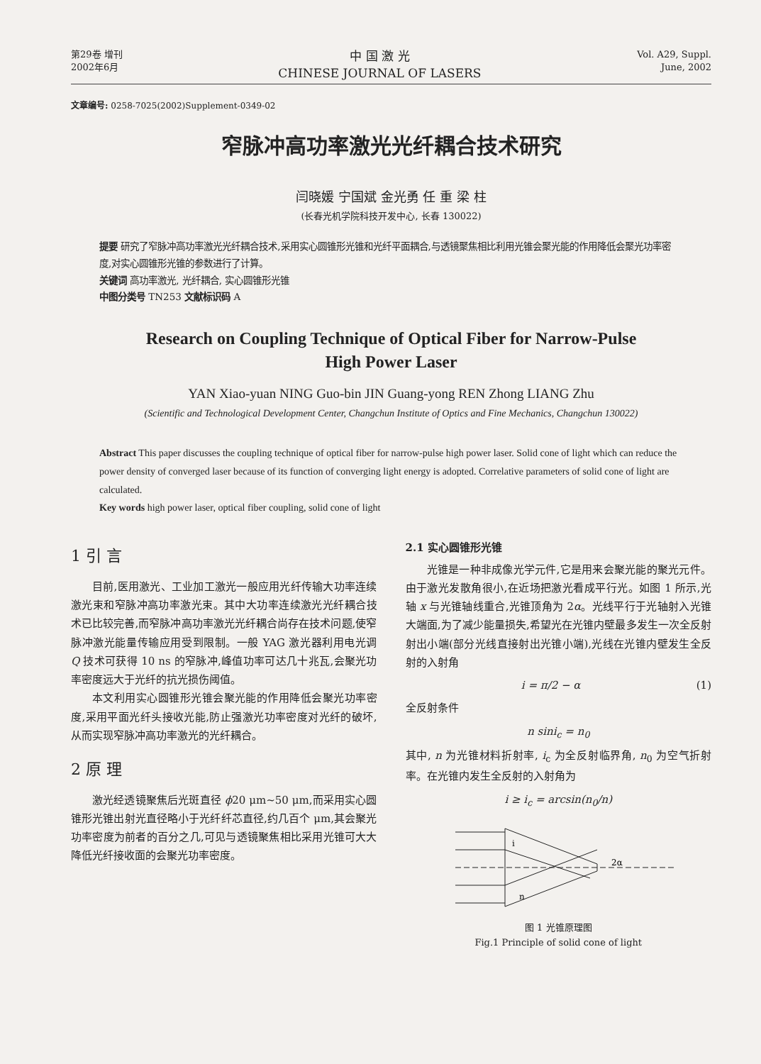第29卷 增刊
2002年6月
中 国 激 光
CHINESE JOURNAL OF LASERS
Vol. A29, Suppl.
June, 2002
文章编号: 0258-7025(2002)Supplement-0349-02
窄脉冲高功率激光光纤耦合技术研究
闫晓媛 宁国斌 金光勇 任 重 梁 柱
(长春光机学院科技开发中心, 长春 130022)
提要 研究了窄脉冲高功率激光光纤耦合技术,采用实心圆锥形光锥和光纤平面耦合,与透镜聚焦相比利用光锥会聚光能的作用降低会聚光功率密度,对实心圆锥形光锥的参数进行了计算。
关键词 高功率激光, 光纤耦合, 实心圆锥形光锥
中图分类号 TN253 文献标识码 A
Research on Coupling Technique of Optical Fiber for Narrow-Pulse
High Power Laser
YAN Xiao-yuan NING Guo-bin JIN Guang-yong REN Zhong LIANG Zhu
(Scientific and Technological Development Center, Changchun Institute of Optics and Fine Mechanics, Changchun 130022)
Abstract This paper discusses the coupling technique of optical fiber for narrow-pulse high power laser. Solid cone of light which can reduce the power density of converged laser because of its function of converging light energy is adopted. Correlative parameters of solid cone of light are calculated.
Key words high power laser, optical fiber coupling, solid cone of light
1 引 言
目前,医用激光、工业加工激光一般应用光纤传输大功率连续激光束和窄脉冲高功率激光束。其中大功率连续激光光纤耦合技术已比较完善,而窄脉冲高功率激光光纤耦合尚存在技术问题,使窄脉冲激光能量传输应用受到限制。一般 YAG 激光器利用电光调 Q 技术可获得 10 ns 的窄脉冲,峰值功率可达几十兆瓦,会聚光功率密度远大于光纤的抗光损伤阈值。
本文利用实心圆锥形光锥会聚光能的作用降低会聚光功率密度,采用平面光纤头接收光能,防止强激光功率密度对光纤的破坏,从而实现窄脉冲高功率激光的光纤耦合。
2 原 理
激光经透镜聚焦后光斑直径 ϕ20 μm~50 μm,而采用实心圆锥形光锥出射光直径略小于光纤纤芯直径,约几百个 μm,其会聚光功率密度为前者的百分之几,可见与透镜聚焦相比采用光锥可大大降低光纤接收面的会聚光功率密度。
2.1 实心圆锥形光锥
光锥是一种非成像光学元件,它是用来会聚光能的聚光元件。由于激光发散角很小,在近场把激光看成平行光。如图 1 所示,光轴 x 与光锥轴线重合,光锥顶角为 2α。光线平行于光轴射入光锥大端面,为了减少能量损失,希望光在光锥内壁最多发生一次全反射射出小端(部分光线直接射出光锥小端),光线在光锥内壁发生全反射的入射角
i = π/2 − α (1)
全反射条件
n sini<sub>c</sub> = n<sub>0</sub>
其中, n 为光锥材料折射率, i<sub>c</sub> 为全反射临界角, n<sub>0</sub> 为空气折射率。在光锥内发生全反射的入射角为
i ≥ i<sub>c</sub> = arcsin(n<sub>0</sub>/n)
i
n
2α
图 1 光锥原理图
Fig.1 Principle of solid cone of light